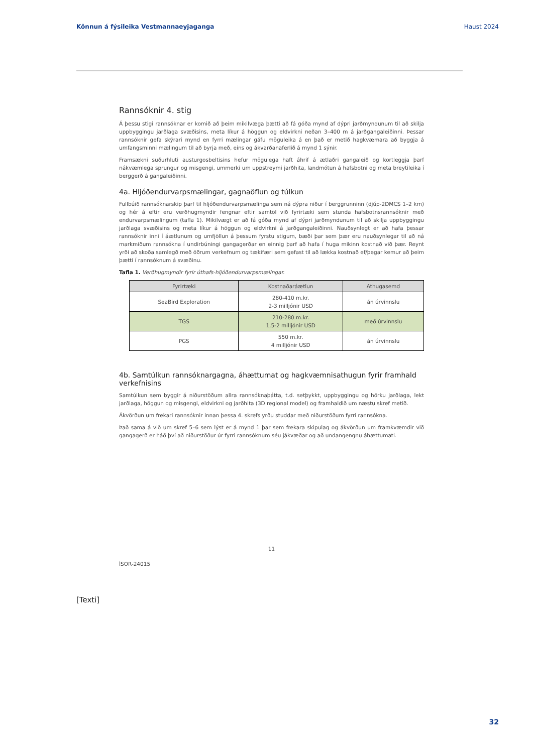Könnun á fýsileika Vestmannaeyjaganga Haust 2024
Rannsóknir 4. stig
Á þessu stigi rannsóknar er komið að þeim mikilvæga þætti að fá góða mynd af dýpri jarðmyndunum til að skilja uppbyggingu jarðlaga svæðisins, meta líkur á höggun og eldvirkni neðan 3–400 m á jarðgangaleiðinni. Þessar rannsóknir gefa skýrari mynd en fyrri mælingar gáfu möguleika á en það er metið hagkvæmara að byggja á umfangsminni mælingum til að byrja með, eins og ákvarðanaferlið á mynd 1 sýnir.
Framsækni suðurhluti austurgosbeltisins hefur mögulega haft áhrif á ætlaðri gangaleið og kortleggja þarf nákvæmlega sprungur og misgengi, ummerki um uppstreymi jarðhita, landmótun á hafsbotni og meta breytileika í berggerð á gangaleiðinni.
4a. Hljóðendurvarpsmælingar, gagnaöflun og túlkun
Fullbúið rannsóknarskip þarf til hljóðendurvarpsmælinga sem ná dýpra niður í berggrunninn (djúp-2DMCS 1–2 km) og hér á eftir eru verðhugmyndir fengnar eftir samtöl við fyrirtæki sem stunda hafsbotnsrannsóknir með endurvarpsmælingum (tafla 1). Mikilvægt er að fá góða mynd af dýpri jarðmyndunum til að skilja uppbyggingu jarðlaga svæðisins og meta líkur á höggun og eldvirkni á jarðgangaleiðinni. Nauðsynlegt er að hafa þessar rannsóknir inni í áætlunum og umfjöllun á þessum fyrstu stigum, bæði þar sem þær eru nauðsynlegar til að ná markmiðum rannsókna í undirbúningi gangagerðar en einnig þarf að hafa í huga mikinn kostnað við þær. Reynt yrði að skoða samlegð með öðrum verkefnum og tækifæri sem gefast til að lækka kostnað ef/þegar kemur að þeim þætti í rannsóknum á svæðinu.
Tafla 1. Verðhugmyndir fyrir úthafs-hljóðendurvarpsmælingar.
| Fyrirtæki | Kostnaðaráætlun | Athugasemd |
| --- | --- | --- |
| SeaBird Exploration | 280-410 m.kr. 2-3 milljónir USD | án úrvinnslu |
| TGS | 210-280 m.kr. 1,5-2 milljónir USD | með úrvinnslu |
| PGS | 550 m.kr. 4 milljónir USD | án úrvinnslu |
4b. Samtúlkun rannsóknargagna, áhættumat og hagkvæmnisathugun fyrir framhald verkefnisins
Samtúlkun sem byggir á niðurstöðum allra rannsóknaþátta, t.d. setþykkt, uppbyggingu og hörku jarðlaga, lekt jarðlaga, höggun og misgengi, eldvirkni og jarðhita (3D regional model) og framhaldið um næstu skref metið.
Ákvörðun um frekari rannsóknir innan þessa 4. skrefs yrðu studdar með niðurstöðum fyrri rannsókna.
Það sama á við um skref 5–6 sem lýst er á mynd 1 þar sem frekara skipulag og ákvörðun um framkvæmdir við gangagerð er háð því að niðurstöður úr fyrri rannsóknum séu jákvæðar og að undangengnu áhættumati.
11
ÍSOR-24015
[Texti]
32